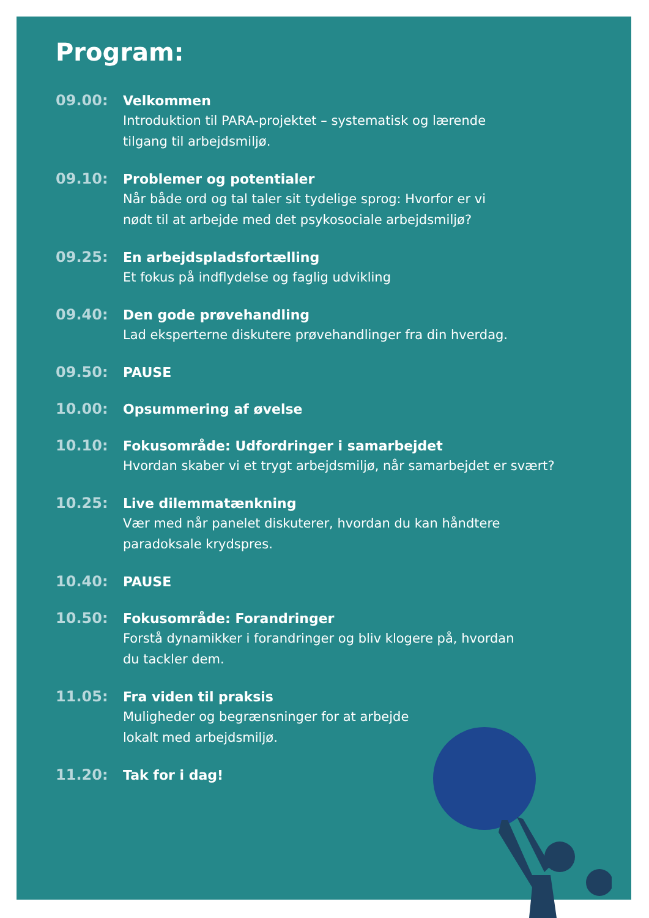Program:
09.00:
Velkommen
Introduktion til PARA-projektet – systematisk og lærende
tilgang til arbejdsmiljø.
09.10:
Problemer og potentialer
Når både ord og tal taler sit tydelige sprog: Hvorfor er vi
nødt til at arbejde med det psykosociale arbejdsmiljø?
09.25:
En arbejdspladsfortælling
Et fokus på indflydelse og faglig udvikling
09.40:
Den gode prøvehandling
Lad eksperterne diskutere prøvehandlinger fra din hverdag.
09.50:
PAUSE
10.00:
Opsummering af øvelse
10.10:
Fokusområde: Udfordringer i samarbejdet
Hvordan skaber vi et trygt arbejdsmiljø, når samarbejdet er svært?
10.25:
Live dilemmatænkning
Vær med når panelet diskuterer, hvordan du kan håndtere
paradoksale krydspres.
10.40:
PAUSE
10.50:
Fokusområde: Forandringer
Forstå dynamikker i forandringer og bliv klogere på, hvordan
du tackler dem.
11.05:
Fra viden til praksis
Muligheder og begrænsninger for at arbejde
lokalt med arbejdsmiljø.
11.20:
Tak for i dag!